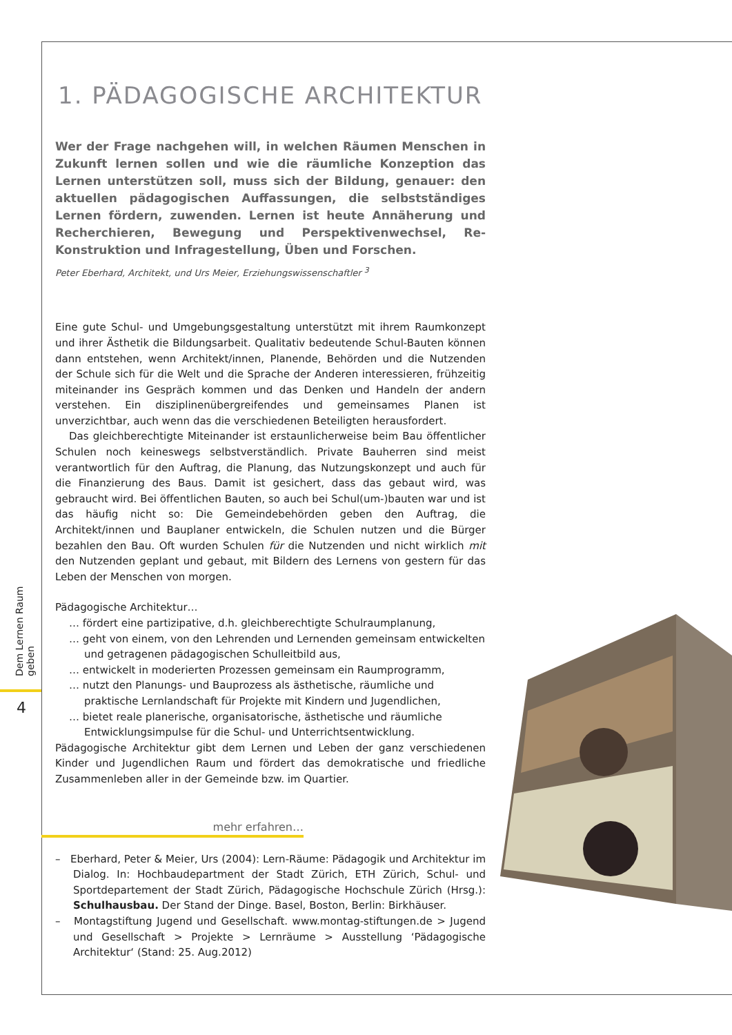Dem Lernen Raum geben
4
1. PÄDAGOGISCHE ARCHITEKTUR
Wer der Frage nachgehen will, in welchen Räumen Menschen in Zukunft lernen sollen und wie die räumliche Konzeption das Lernen unterstützen soll, muss sich der Bildung, genauer: den aktuellen pädagogischen Auffassungen, die selbstständiges Lernen fördern, zuwenden. Lernen ist heute Annäherung und Recherchieren, Bewegung und Perspektivenwechsel, Re-Konstruktion und Infragestellung, Üben und Forschen.
Peter Eberhard, Architekt, und Urs Meier, Erziehungswissenschaftler <sup>3</sup>
Eine gute Schul- und Umgebungsgestaltung unterstützt mit ihrem Raumkonzept und ihrer Ästhetik die Bildungsarbeit. Qualitativ bedeutende Schul-Bauten können dann entstehen, wenn Architekt/innen, Planende, Behörden und die Nutzenden der Schule sich für die Welt und die Sprache der Anderen interessieren, frühzeitig miteinander ins Gespräch kommen und das Denken und Handeln der andern verstehen. Ein disziplinenübergreifendes und gemeinsames Planen ist unverzichtbar, auch wenn das die verschiedenen Beteiligten herausfordert.
Das gleichberechtigte Miteinander ist erstaunlicherweise beim Bau öffentlicher Schulen noch keineswegs selbstverständlich. Private Bauherren sind meist verantwortlich für den Auftrag, die Planung, das Nutzungskonzept und auch für die Finanzierung des Baus. Damit ist gesichert, dass das gebaut wird, was gebraucht wird. Bei öffentlichen Bauten, so auch bei Schul(um-)bauten war und ist das häufig nicht so: Die Gemeindebehörden geben den Auftrag, die Architekt/innen und Bauplaner entwickeln, die Schulen nutzen und die Bürger bezahlen den Bau. Oft wurden Schulen für die Nutzenden und nicht wirklich mit den Nutzenden geplant und gebaut, mit Bildern des Lernens von gestern für das Leben der Menschen von morgen.
Pädagogische Architektur…
… fördert eine partizipative, d.h. gleichberechtigte Schulraumplanung,
… geht von einem, von den Lehrenden und Lernenden gemeinsam entwickelten und getragenen pädagogischen Schulleitbild aus,
… entwickelt in moderierten Prozessen gemeinsam ein Raumprogramm,
… nutzt den Planungs- und Bauprozess als ästhetische, räumliche und praktische Lernlandschaft für Projekte mit Kindern und Jugendlichen,
… bietet reale planerische, organisatorische, ästhetische und räumliche Entwicklungsimpulse für die Schul- und Unterrichtsentwicklung.
Pädagogische Architektur gibt dem Lernen und Leben der ganz verschiedenen Kinder und Jugendlichen Raum und fördert das demokratische und friedliche Zusammenleben aller in der Gemeinde bzw. im Quartier.
mehr erfahren…
– Eberhard, Peter & Meier, Urs (2004): Lern-Räume: Pädagogik und Architektur im Dialog. In: Hochbaudepartment der Stadt Zürich, ETH Zürich, Schul- und Sportdepartement der Stadt Zürich, Pädagogische Hochschule Zürich (Hrsg.): Schulhausbau. Der Stand der Dinge. Basel, Boston, Berlin: Birkhäuser.
– Montagstiftung Jugend und Gesellschaft. www.montag-stiftungen.de > Jugend und Gesellschaft > Projekte > Lernräume > Ausstellung ‘Pädagogische Architektur‘ (Stand: 25. Aug.2012)